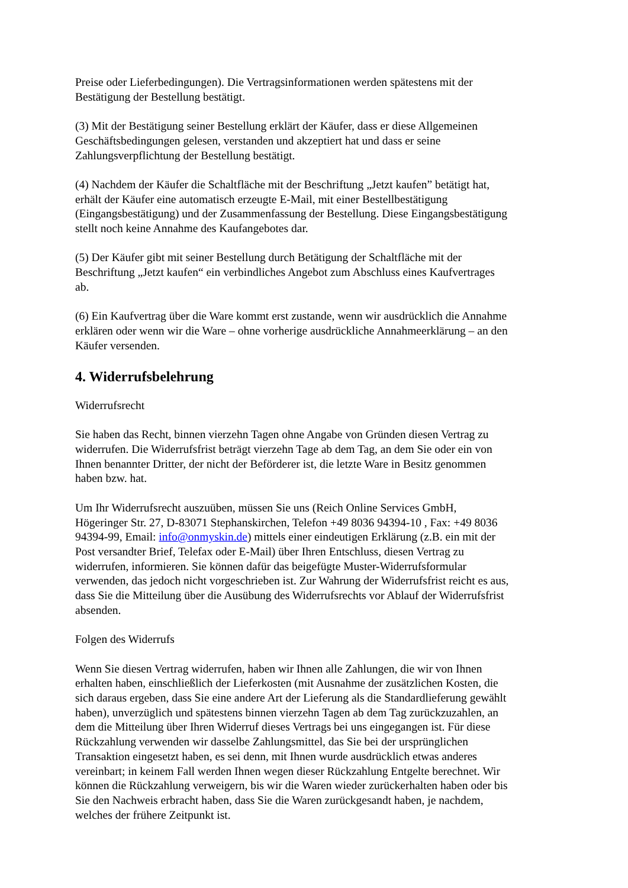Preise oder Lieferbedingungen). Die Vertragsinformationen werden spätestens mit der
Bestätigung der Bestellung bestätigt.
(3) Mit der Bestätigung seiner Bestellung erklärt der Käufer, dass er diese Allgemeinen
Geschäftsbedingungen gelesen, verstanden und akzeptiert hat und dass er seine
Zahlungsverpflichtung der Bestellung bestätigt.
(4) Nachdem der Käufer die Schaltfläche mit der Beschriftung „Jetzt kaufen” betätigt hat,
erhält der Käufer eine automatisch erzeugte E-Mail, mit einer Bestellbestätigung
(Eingangsbestätigung) und der Zusammenfassung der Bestellung. Diese Eingangsbestätigung
stellt noch keine Annahme des Kaufangebotes dar.
(5) Der Käufer gibt mit seiner Bestellung durch Betätigung der Schaltfläche mit der
Beschriftung „Jetzt kaufen“ ein verbindliches Angebot zum Abschluss eines Kaufvertrages
ab.
(6) Ein Kaufvertrag über die Ware kommt erst zustande, wenn wir ausdrücklich die Annahme
erklären oder wenn wir die Ware – ohne vorherige ausdrückliche Annahmeerklärung – an den
Käufer versenden.
4. Widerrufsbelehrung
Widerrufsrecht
Sie haben das Recht, binnen vierzehn Tagen ohne Angabe von Gründen diesen Vertrag zu
widerrufen. Die Widerrufsfrist beträgt vierzehn Tage ab dem Tag, an dem Sie oder ein von
Ihnen benannter Dritter, der nicht der Beförderer ist, die letzte Ware in Besitz genommen
haben bzw. hat.
Um Ihr Widerrufsrecht auszuüben, müssen Sie uns (Reich Online Services GmbH,
Högeringer Str. 27, D-83071 Stephanskirchen, Telefon +49 8036 94394-10 , Fax: +49 8036
94394-99, Email: info@onmyskin.de) mittels einer eindeutigen Erklärung (z.B. ein mit der
Post versandter Brief, Telefax oder E-Mail) über Ihren Entschluss, diesen Vertrag zu
widerrufen, informieren. Sie können dafür das beigefügte Muster-Widerrufsformular
verwenden, das jedoch nicht vorgeschrieben ist. Zur Wahrung der Widerrufsfrist reicht es aus,
dass Sie die Mitteilung über die Ausübung des Widerrufsrechts vor Ablauf der Widerrufsfrist
absenden.
Folgen des Widerrufs
Wenn Sie diesen Vertrag widerrufen, haben wir Ihnen alle Zahlungen, die wir von Ihnen
erhalten haben, einschließlich der Lieferkosten (mit Ausnahme der zusätzlichen Kosten, die
sich daraus ergeben, dass Sie eine andere Art der Lieferung als die Standardlieferung gewählt
haben), unverzüglich und spätestens binnen vierzehn Tagen ab dem Tag zurückzuzahlen, an
dem die Mitteilung über Ihren Widerruf dieses Vertrags bei uns eingegangen ist. Für diese
Rückzahlung verwenden wir dasselbe Zahlungsmittel, das Sie bei der ursprünglichen
Transaktion eingesetzt haben, es sei denn, mit Ihnen wurde ausdrücklich etwas anderes
vereinbart; in keinem Fall werden Ihnen wegen dieser Rückzahlung Entgelte berechnet. Wir
können die Rückzahlung verweigern, bis wir die Waren wieder zurückerhalten haben oder bis
Sie den Nachweis erbracht haben, dass Sie die Waren zurückgesandt haben, je nachdem,
welches der frühere Zeitpunkt ist.